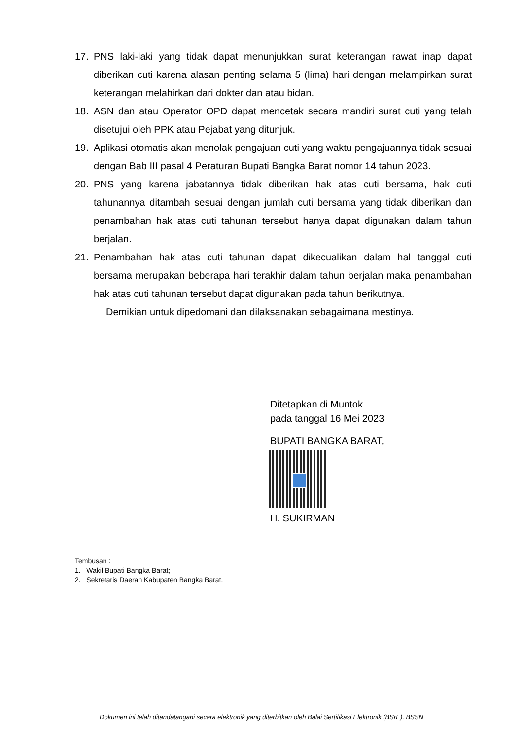17. PNS laki-laki yang tidak dapat menunjukkan surat keterangan rawat inap dapat diberikan cuti karena alasan penting selama 5 (lima) hari dengan melampirkan surat keterangan melahirkan dari dokter dan atau bidan.
18. ASN dan atau Operator OPD dapat mencetak secara mandiri surat cuti yang telah disetujui oleh PPK atau Pejabat yang ditunjuk.
19. Aplikasi otomatis akan menolak pengajuan cuti yang waktu pengajuannya tidak sesuai dengan Bab III pasal 4 Peraturan Bupati Bangka Barat nomor 14 tahun 2023.
20. PNS yang karena jabatannya tidak diberikan hak atas cuti bersama, hak cuti tahunannya ditambah sesuai dengan jumlah cuti bersama yang tidak diberikan dan penambahan hak atas cuti tahunan tersebut hanya dapat digunakan dalam tahun berjalan.
21. Penambahan hak atas cuti tahunan dapat dikecualikan dalam hal tanggal cuti bersama merupakan beberapa hari terakhir dalam tahun berjalan maka penambahan hak atas cuti tahunan tersebut dapat digunakan pada tahun berikutnya.
Demikian untuk dipedomani dan dilaksanakan sebagaimana mestinya.
Ditetapkan di Muntok
pada tanggal 16 Mei 2023
BUPATI BANGKA BARAT,
H. SUKIRMAN
Tembusan :
1. Wakil Bupati Bangka Barat;
2. Sekretaris Daerah Kabupaten Bangka Barat.
Dokumen ini telah ditandatangani secara elektronik yang diterbitkan oleh Balai Sertifikasi Elektronik (BSrE), BSSN